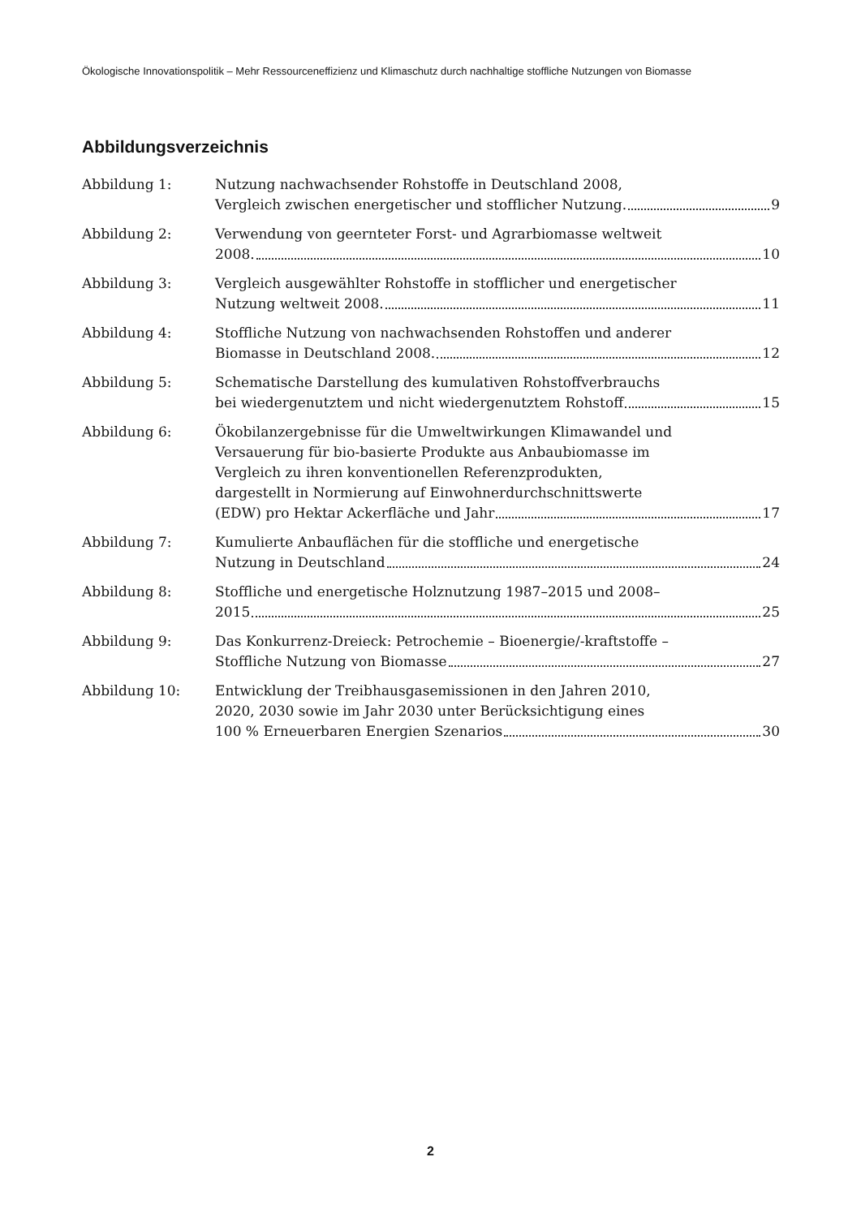Ökologische Innovationspolitik – Mehr Ressourceneffizienz und Klimaschutz durch nachhaltige stoffliche Nutzungen von Biomasse
Abbildungsverzeichnis
Abbildung 1: Nutzung nachwachsender Rohstoffe in Deutschland 2008,
Vergleich zwischen energetischer und stofflicher Nutzung. 9
Abbildung 2: Verwendung von geernteter Forst- und Agrarbiomasse weltweit
2008. 10
Abbildung 3: Vergleich ausgewählter Rohstoffe in stofflicher und energetischer
Nutzung weltweit 2008. 11
Abbildung 4: Stoffliche Nutzung von nachwachsenden Rohstoffen und anderer
Biomasse in Deutschland 2008. 12
Abbildung 5: Schematische Darstellung des kumulativen Rohstoffverbrauchs
bei wiedergenutztem und nicht wiedergenutztem Rohstoff 15
Abbildung 6: Ökobilanzergebnisse für die Umweltwirkungen Klimawandel und
Versauerung für bio-basierte Produkte aus Anbaubiomasse im
Vergleich zu ihren konventionellen Referenzprodukten,
dargestellt in Normierung auf Einwohnerdurchschnittswerte
(EDW) pro Hektar Ackerfläche und Jahr 17
Abbildung 7: Kumulierte Anbauflächen für die stoffliche und energetische
Nutzung in Deutschland 24
Abbildung 8: Stoffliche und energetische Holznutzung 1987–2015 und 2008–
2015 25
Abbildung 9: Das Konkurrenz-Dreieck: Petrochemie – Bioenergie/-kraftstoffe –
Stoffliche Nutzung von Biomasse 27
Abbildung 10: Entwicklung der Treibhausgasemissionen in den Jahren 2010,
2020, 2030 sowie im Jahr 2030 unter Berücksichtigung eines
100 % Erneuerbaren Energien Szenarios 30
2